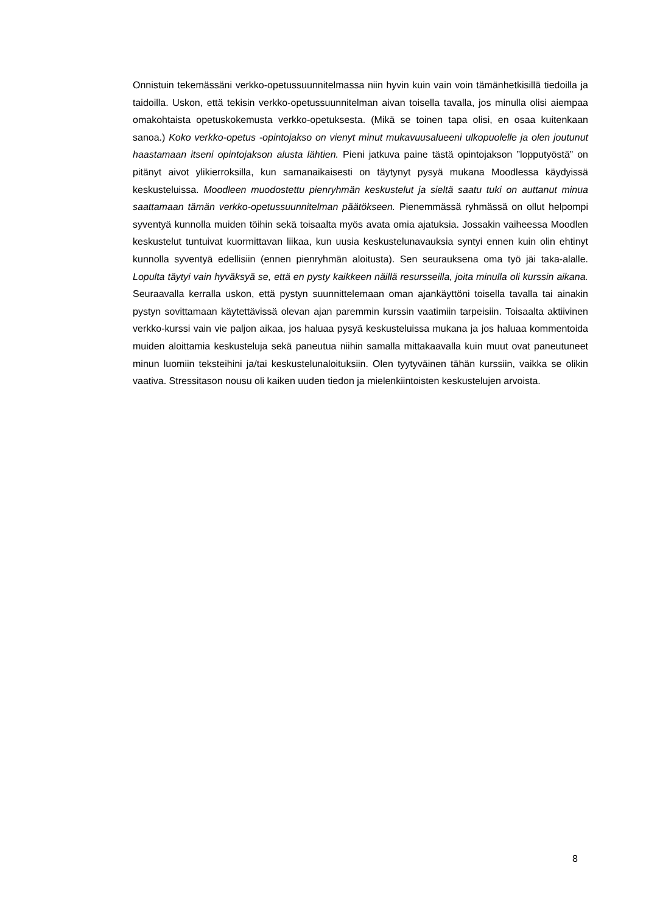Onnistuin tekemässäni verkko-opetussuunnitelmassa niin hyvin kuin vain voin tämänhetkisillä tiedoilla ja taidoilla. Uskon, että tekisin verkko-opetussuunnitelman aivan toisella tavalla, jos minulla olisi aiempaa omakohtaista opetuskokemusta verkko-opetuksesta. (Mikä se toinen tapa olisi, en osaa kuitenkaan sanoa.) Koko verkko-opetus -opintojakso on vienyt minut mukavuusalueeni ulkopuolelle ja olen joutunut haastamaan itseni opintojakson alusta lähtien. Pieni jatkuva paine tästä opintojakson ”lopputyöstä” on pitänyt aivot ylikierroksilla, kun samanaikaisesti on täytynyt pysyä mukana Moodlessa käydyissä keskusteluissa. Moodleen muodostettu pienryhmän keskustelut ja sieltä saatu tuki on auttanut minua saattamaan tämän verkko-opetussuunnitelman päätökseen. Pienemmässä ryhmässä on ollut helpompi syventyä kunnolla muiden töihin sekä toisaalta myös avata omia ajatuksia. Jossakin vaiheessa Moodlen keskustelut tuntuivat kuormittavan liikaa, kun uusia keskustelunavauksia syntyi ennen kuin olin ehtinyt kunnolla syventyä edellisiin (ennen pienryhmän aloitusta). Sen seurauksena oma työ jäi taka-alalle. Lopulta täytyi vain hyväksyä se, että en pysty kaikkeen näillä resursseilla, joita minulla oli kurssin aikana. Seuraavalla kerralla uskon, että pystyn suunnittelemaan oman ajankäyttöni toisella tavalla tai ainakin pystyn sovittamaan käytettävissä olevan ajan paremmin kurssin vaatimiin tarpeisiin. Toisaalta aktiivinen verkko-kurssi vain vie paljon aikaa, jos haluaa pysyä keskusteluissa mukana ja jos haluaa kommentoida muiden aloittamia keskusteluja sekä paneutua niihin samalla mittakaavalla kuin muut ovat paneutuneet minun luomiin teksteihini ja/tai keskustelunaloituksiin. Olen tyytyväinen tähän kurssiin, vaikka se olikin vaativa. Stressitason nousu oli kaiken uuden tiedon ja mielenkiintoisten keskustelujen arvoista.
8